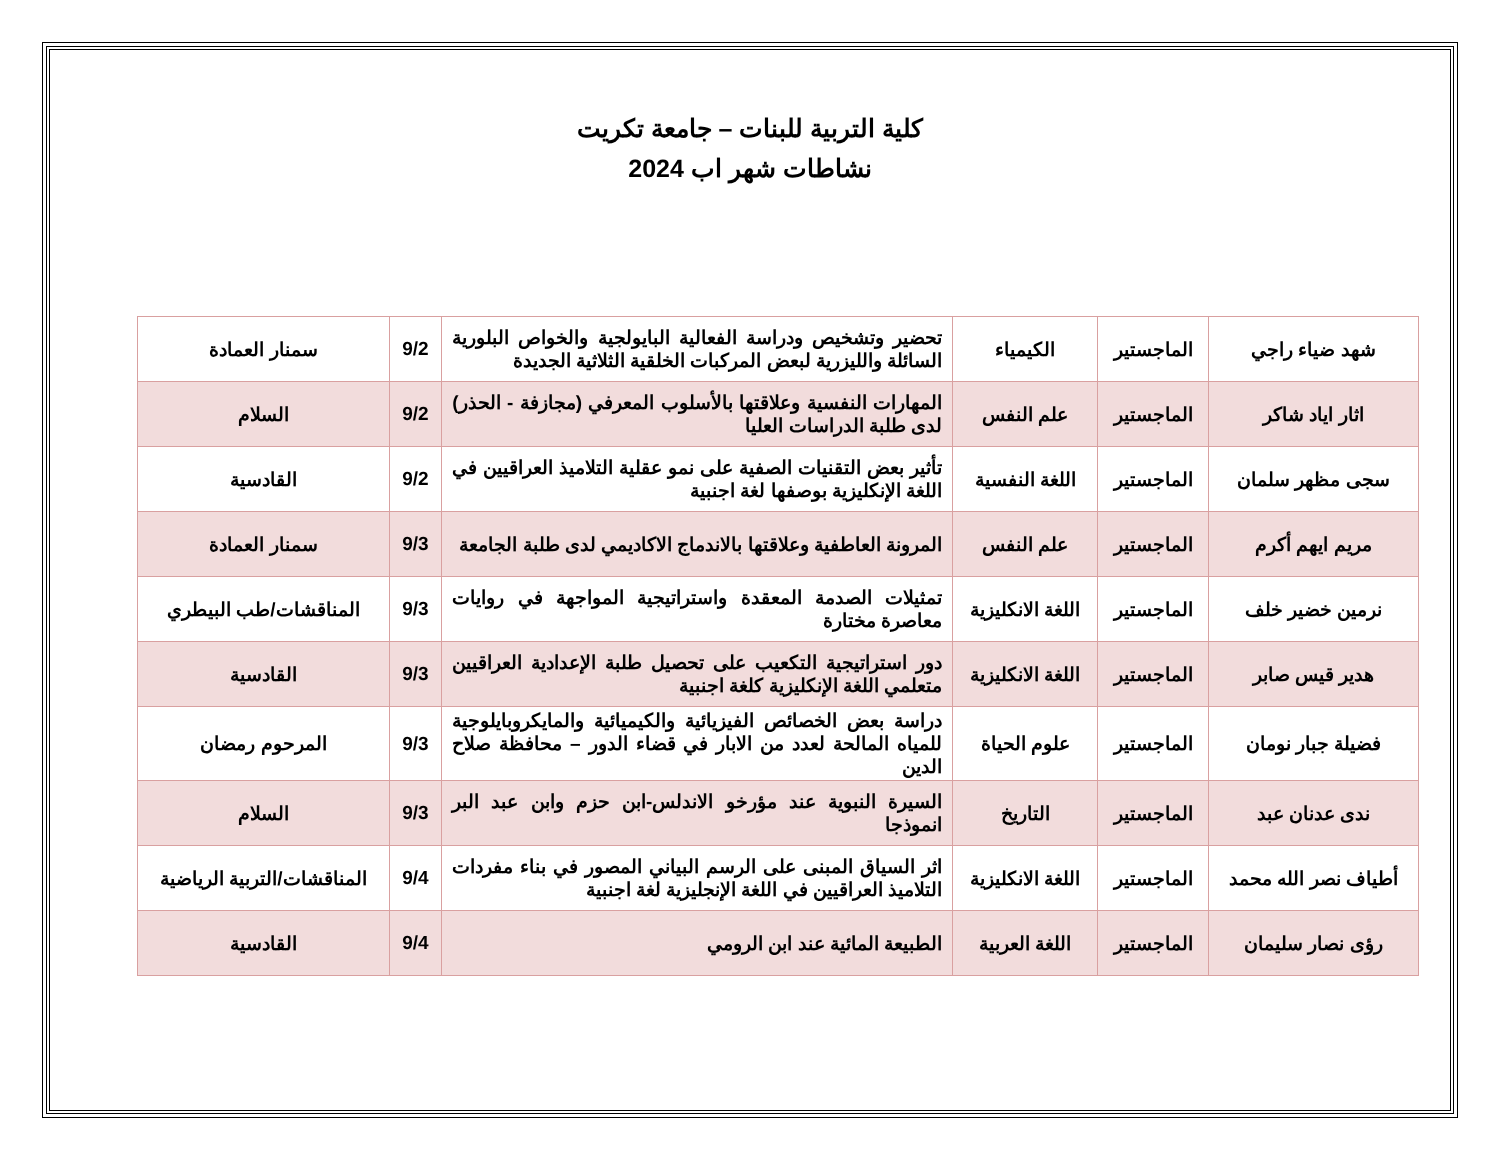كلية التربية للبنات – جامعة تكريت
نشاطات شهر اب 2024
| شهد ضياء راجي | الماجستير | الكيمياء | تحضير وتشخيص ودراسة الفعالية البايولجية والخواص البلورية السائلة والليزرية لبعض المركبات الخلقية الثلاثية الجديدة | 9/2 | سمنار العمادة |
| اثار اياد شاكر | الماجستير | علم النفس | المهارات النفسية وعلاقتها بالأسلوب المعرفي (مجازفة - الحذر) لدى طلبة الدراسات العليا | 9/2 | السلام |
| سجى مظهر سلمان | الماجستير | اللغة النفسية | تأثير بعض التقنيات الصفية على نمو عقلية التلاميذ العراقيين في اللغة الإنكليزية بوصفها لغة اجنبية | 9/2 | القادسية |
| مريم ايهم أكرم | الماجستير | علم النفس | المرونة العاطفية وعلاقتها بالاندماج الاكاديمي لدى طلبة الجامعة | 9/3 | سمنار العمادة |
| نرمين خضير خلف | الماجستير | اللغة الانكليزية | تمثيلات الصدمة المعقدة واستراتيجية المواجهة في روايات معاصرة مختارة | 9/3 | المناقشات/طب البيطري |
| هدير قيس صابر | الماجستير | اللغة الانكليزية | دور استراتيجية التكعيب على تحصيل طلبة الإعدادية العراقيين متعلمي اللغة الإنكليزية كلغة اجنبية | 9/3 | القادسية |
| فضيلة جبار نومان | الماجستير | علوم الحياة | دراسة بعض الخصائص الفيزيائية والكيميائية والمايكروبايلوجية للمياه المالحة لعدد من الابار في قضاء الدور – محافظة صلاح الدين | 9/3 | المرحوم رمضان |
| ندى عدنان عبد | الماجستير | التاريخ | السيرة النبوية عند مؤرخو الاندلس-ابن حزم وابن عبد البر انموذجا | 9/3 | السلام |
| أطياف نصر الله محمد | الماجستير | اللغة الانكليزية | اثر السياق المبنى على الرسم البياني المصور في بناء مفردات التلاميذ العراقيين في اللغة الإنجليزية لغة اجنبية | 9/4 | المناقشات/التربية الرياضية |
| رؤى نصار سليمان | الماجستير | اللغة العربية | الطبيعة المائية عند ابن الرومي | 9/4 | القادسية |